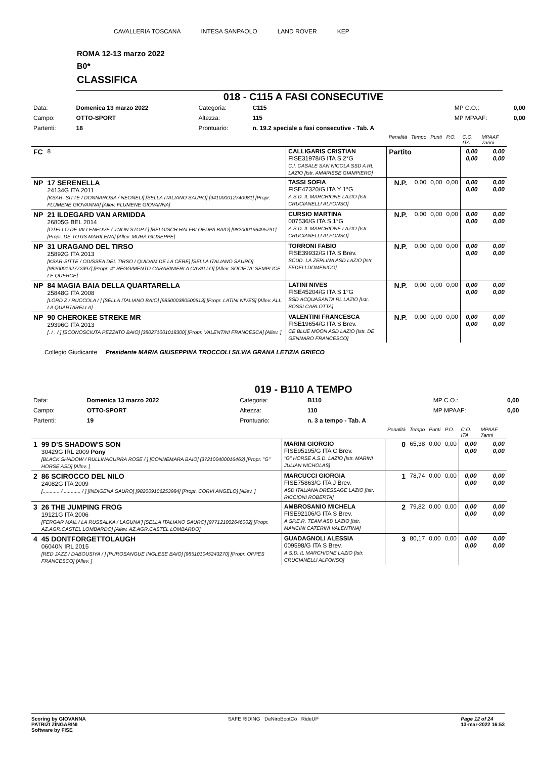CAVALLERIA TOSCANA INTESA SANPAOLO LAND ROVER KEP
ROMA 12-13 marzo 2022
B0*
CLASSIFICA
018 - C115 A FASI CONSECUTIVE
| Data: | Domenica 13 marzo 2022 | Categoria: | C115 | MP C.O.: | 0,00 |
| Campo: | OTTO-SPORT | Altezza: | 115 | MP MPAAF: | 0,00 |
| Partenti: | 18 | Prontuario: | n. 19.2 speciale a fasi consecutive - Tab. A | | |
| | | | Penalità | Tempo | Punti | P.O. | C.O. ITA | MPAAF 7anni |
| FC | 8 | CALLIGARIS CRISTIAN FISE31978/G ITA S 2°G C.I. CASALE SAN NICOLA SSD A RL LAZIO [Istr. AMARISSE GIAMPIERO] | Partito | | | | 0,00 0,00 | 0,00 0,00 |
| NP | 17 SERENELLA 24134G ITA 2011 [KSAR- SITTE / DONNAROSA / NEONELI] [SELLA ITALIANO SAURO] [941000012740981] [Propr. FLUMENE GIOVANNA] [Allev. FLUMENE GIOVANNA] | TASSI SOFIA FISE47320/G ITA Y 1°G A.S.D. IL MARCHIONE LAZIO [Istr. CRUCIANELLI ALFONSO] | N.P. | 0,00 | 0,00 | 0,00 | 0,00 0,00 | 0,00 0,00 |
| NP | 21 ILDEGARD VAN ARMIDDA 26805G BEL 2014 [OTELLO DE VILLENEUVE / J'NON STOP / ] [BELGISCH HALFBLOEDPA BAIO] [982000196495791] [Propr. DE TOTIS MARILENA] [Allev. MURA GIUSEPPE] | CURSIO MARTINA 007536/G ITA S 1°G A.S.D. IL MARCHIONE LAZIO [Istr. CRUCIANELLI ALFONSO] | N.P. | 0,00 | 0,00 | 0,00 | 0,00 0,00 | 0,00 0,00 |
| NP | 31 URAGANO DEL TIRSO 25892G ITA 2013 [KSAR-SITTE / ODISSEA DEL TIRSO / QUIDAM DE LA CERE] [SELLA ITALIANO SAURO] [982000192772397] [Propr. 4° REGGIMENTO CARABINIERI A CAVALLO] [Allev. SOCIETA' SEMPLICE LE QUERCE] | TORRONI FABIO FISE39932/G ITA S Brev. SCUD. LA ZERLINA ASD LAZIO [Istr. FEDELI DOMENICO] | N.P. | 0,00 | 0,00 | 0,00 | 0,00 0,00 | 0,00 0,00 |
| NP | 84 MAGIA BAIA DELLA QUARTARELLA 25848G ITA 2008 [LORD Z / RUCCOLA / ] [SELLA ITALIANO BAIO] [985000380500513] [Propr. LATINI NIVES] [Allev. ALL. LA QUARTARELLA] | LATINI NIVES FISE45204/G ITA S 1°G SSD ACQUASANTA RL LAZIO [Istr. BOSSI CARLOTTA] | N.P. | 0,00 | 0,00 | 0,00 | 0,00 0,00 | 0,00 0,00 |
| NP | 90 CHEROKEE STREKE MR 29396G ITA 2013 [. / . / ] [SCONOSCIUTA PEZZATO BAIO] [380271001018300] [Propr. VALENTINI FRANCESCA] [Allev. ] | VALENTINI FRANCESCA FISE19654/G ITA S Brev. CE BLUE MOON ASD LAZIO [Istr. DE GENNARO FRANCESCO] | N.P. | 0,00 | 0,00 | 0,00 | 0,00 0,00 | 0,00 0,00 |
Collegio Giudicante Presidente MARIA GIUSEPPINA TROCCOLI SILVIA GRANA LETIZIA GRIECO
019 - B110 A TEMPO
| Data: | Domenica 13 marzo 2022 | Categoria: | B110 | MP C.O.: | 0,00 |
| Campo: | OTTO-SPORT | Altezza: | 110 | MP MPAAF: | 0,00 |
| Partenti: | 19 | Prontuario: | n. 3 a tempo - Tab. A | | |
| | | | Penalità | Tempo | Punti | P.O. | C.O. ITA | MPAAF 7anni |
| 1 | 99 D'S SHADOW'S SON 30429G IRL 2009 Pony [BLACK SHADOW / RULLINACURRA ROSE / ] [CONNEMARA BAIO] [372100400016463] [Propr. "G" HORSE ASD] [Allev. ] | MARINI GIORGIO FISE95195/G ITA C Brev. "G" HORSE A.S.D. LAZIO [Istr. MARINI JULIAN NICHOLAS] | 0 | 65,38 | 0,00 | 0,00 | 0,00 0,00 | 0,00 0,00 |
| 2 | 86 SCIROCCO DEL NILO 24082G ITA 2009 [............ / ............ / ] [INDIGENA SAURO] [982009106253984] [Propr. CORVI ANGELO] [Allev. ] | MARCUCCI GIORGIA FISE75863/G ITA J Brev. ASD ITALIANA DRESSAGE LAZIO [Istr. RICCIONI ROBERTA] | 1 | 78,74 | 0,00 | 0,00 | 0,00 0,00 | 0,00 0,00 |
| 3 | 26 THE JUMPING FROG 19121G ITA 2006 [FERGAR MAIL / LA RUSSALKA / LAGUNA'] [SELLA ITALIANO SAURO] [977121002646002] [Propr. AZ.AGR.CASTEL LOMBARDO] [Allev. AZ.AGR.CASTEL LOMBARDO] | AMBROSANIO MICHELA FISE92106/G ITA S Brev. A.SP.E.R. TEAM ASD LAZIO [Istr. MANCINI CATERINI VALENTINA] | 2 | 79,82 | 0,00 | 0,00 | 0,00 0,00 | 0,00 0,00 |
| 4 | 45 DONTFORGETTOLAUGH 06040N IRL 2015 [RED JAZZ / DABOUSIYA / ] [PUROSANGUE INGLESE BAIO] [985101045243270] [Propr. OPPES FRANCESCO] [Allev. ] | GUADAGNOLI ALESSIA 009598/G ITA S Brev. A.S.D. IL MARCHIONE LAZIO [Istr. CRUCIANELLI ALFONSO] | 3 | 80,17 | 0,00 | 0,00 | 0,00 0,00 | 0,00 0,00 |
Scoring by GIOVANNA
PATRIZI ZINGARINI
Software by FISE SAFE RIDING DeNiroBootCo RideUP Page 12 of 24
13-mar-2022 16:53